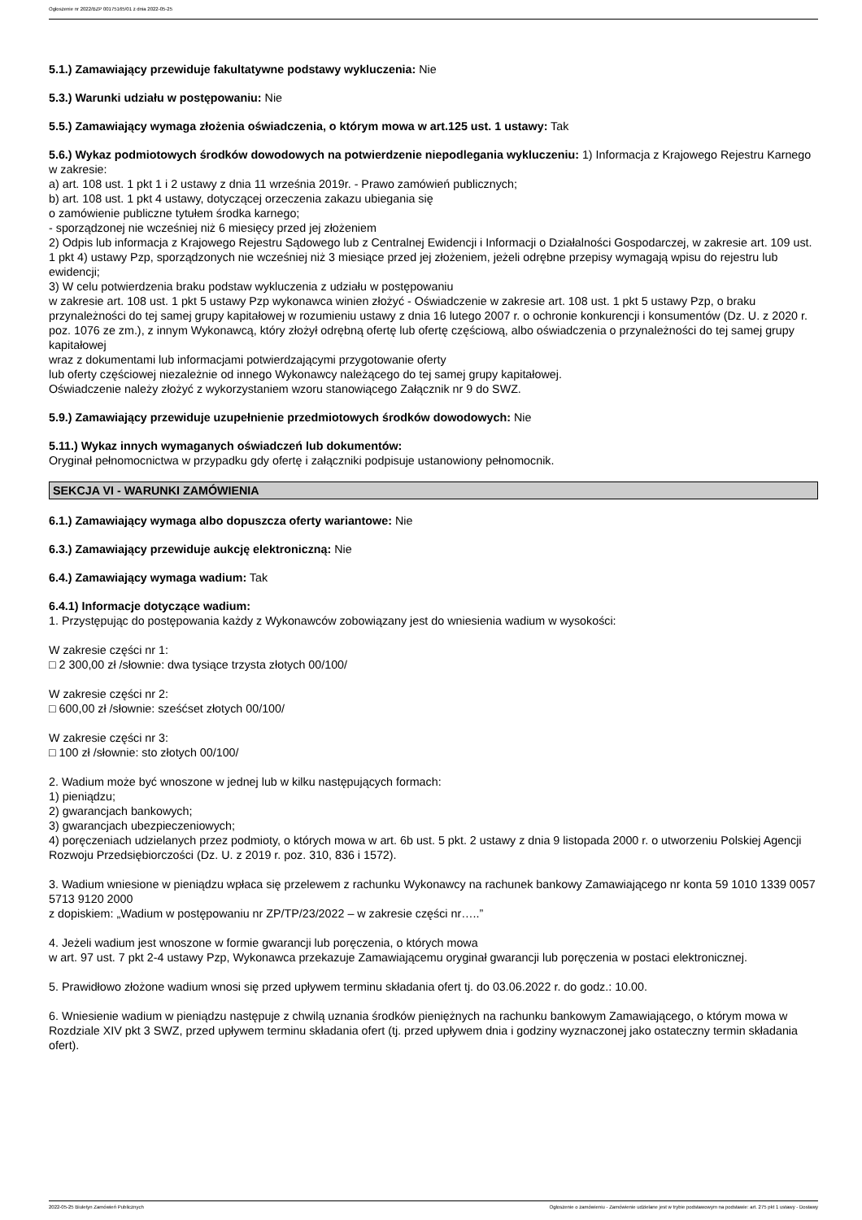Ogłoszenie nr 2022/BZP 00175165/01 z dnia 2022-05-25
5.1.) Zamawiający przewiduje fakultatywne podstawy wykluczenia: Nie
5.3.) Warunki udziału w postępowaniu: Nie
5.5.) Zamawiający wymaga złożenia oświadczenia, o którym mowa w art.125 ust. 1 ustawy: Tak
5.6.) Wykaz podmiotowych środków dowodowych na potwierdzenie niepodlegania wykluczeniu: 1) Informacja z Krajowego Rejestru Karnego w zakresie:
a) art. 108 ust. 1 pkt 1 i 2 ustawy z dnia 11 września 2019r. - Prawo zamówień publicznych;
b) art. 108 ust. 1 pkt 4 ustawy, dotyczącej orzeczenia zakazu ubiegania się
o zamówienie publiczne tytułem środka karnego;
- sporządzonej nie wcześniej niż 6 miesięcy przed jej złożeniem
2) Odpis lub informacja z Krajowego Rejestru Sądowego lub z Centralnej Ewidencji i Informacji o Działalności Gospodarczej, w zakresie art. 109 ust. 1 pkt 4) ustawy Pzp, sporządzonych nie wcześniej niż 3 miesiące przed jej złożeniem, jeżeli odrębne przepisy wymagają wpisu do rejestru lub ewidencji;
3) W celu potwierdzenia braku podstaw wykluczenia z udziału w postępowaniu
w zakresie art. 108 ust. 1 pkt 5 ustawy Pzp wykonawca winien złożyć - Oświadczenie w zakresie art. 108 ust. 1 pkt 5 ustawy Pzp, o braku przynależności do tej samej grupy kapitałowej w rozumieniu ustawy z dnia 16 lutego 2007 r. o ochronie konkurencji i konsumentów (Dz. U. z 2020 r. poz. 1076 ze zm.), z innym Wykonawcą, który złożył odrębną ofertę lub ofertę częściową, albo oświadczenia o przynależności do tej samej grupy kapitałowej
wraz z dokumentami lub informacjami potwierdzającymi przygotowanie oferty
lub oferty częściowej niezależnie od innego Wykonawcy należącego do tej samej grupy kapitałowej.
Oświadczenie należy złożyć z wykorzystaniem wzoru stanowiącego Załącznik nr 9 do SWZ.
5.9.) Zamawiający przewiduje uzupełnienie przedmiotowych środków dowodowych: Nie
5.11.) Wykaz innych wymaganych oświadczeń lub dokumentów:
Oryginał pełnomocnictwa w przypadku gdy ofertę i załączniki podpisuje ustanowiony pełnomocnik.
SEKCJA VI - WARUNKI ZAMÓWIENIA
6.1.) Zamawiający wymaga albo dopuszcza oferty wariantowe: Nie
6.3.) Zamawiający przewiduje aukcję elektroniczną: Nie
6.4.) Zamawiający wymaga wadium: Tak
6.4.1) Informacje dotyczące wadium:
1. Przystępując do postępowania każdy z Wykonawców zobowiązany jest do wniesienia wadium w wysokości:
W zakresie części nr 1:
□ 2 300,00 zł /słownie: dwa tysiące trzysta złotych 00/100/
W zakresie części nr 2:
□ 600,00 zł /słownie: sześćset złotych 00/100/
W zakresie części nr 3:
□ 100 zł /słownie: sto złotych 00/100/
2. Wadium może być wnoszone w jednej lub w kilku następujących formach:
1) pieniądzu;
2) gwarancjach bankowych;
3) gwarancjach ubezpieczeniowych;
4) poręczeniach udzielanych przez podmioty, o których mowa w art. 6b ust. 5 pkt. 2 ustawy z dnia 9 listopada 2000 r. o utworzeniu Polskiej Agencji Rozwoju Przedsiębiorczości (Dz. U. z 2019 r. poz. 310, 836 i 1572).
3. Wadium wniesione w pieniądzu wpłaca się przelewem z rachunku Wykonawcy na rachunek bankowy Zamawiającego nr konta 59 1010 1339 0057 5713 9120 2000
z dopiskiem: „Wadium w postępowaniu nr ZP/TP/23/2022 – w zakresie części nr…..”
4. Jeżeli wadium jest wnoszone w formie gwarancji lub poręczenia, o których mowa
w art. 97 ust. 7 pkt 2-4 ustawy Pzp, Wykonawca przekazuje Zamawiającemu oryginał gwarancji lub poręczenia w postaci elektronicznej.
5. Prawidłowo złożone wadium wnosi się przed upływem terminu składania ofert tj. do 03.06.2022 r. do godz.: 10.00.
6. Wniesienie wadium w pieniądzu następuje z chwilą uznania środków pieniężnych na rachunku bankowym Zamawiającego, o którym mowa w Rozdziale XIV pkt 3 SWZ, przed upływem terminu składania ofert (tj. przed upływem dnia i godziny wyznaczonej jako ostateczny termin składania ofert).
2022-05-25 Biuletyn Zamówień Publicznych Ogłoszenie o zamówieniu - Zamówienie udzielane jest w trybie podstawowym na podstawie: art. 275 pkt 1 ustawy - Dostawy